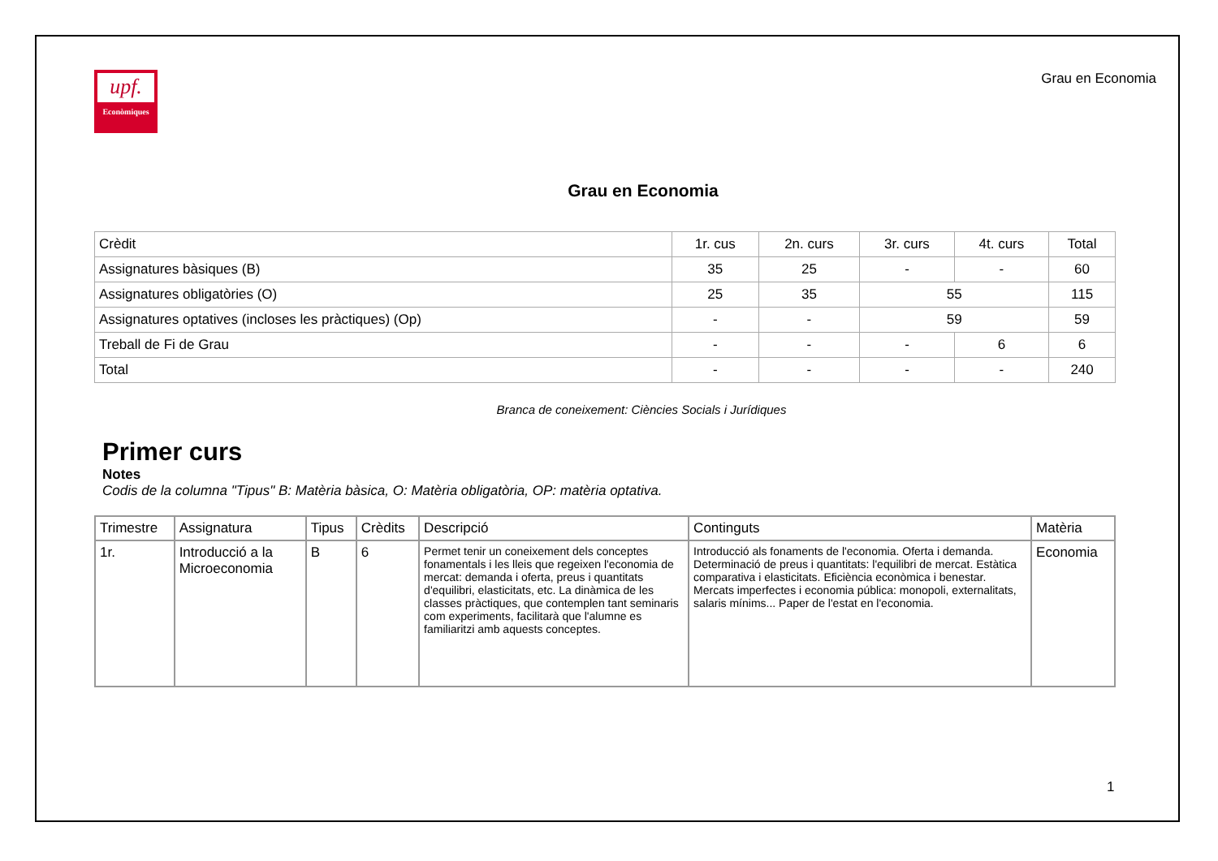upf.
Econòmiques
Grau en Economia
Grau en Economia
| Crèdit | 1r. cus | 2n. curs | 3r. curs | 4t. curs | Total |
| Assignatures bàsiques (B) | 35 | 25 | - | - | 60 |
| Assignatures obligatòries (O) | 25 | 35 | 55 | | 115 |
| Assignatures optatives (incloses les pràctiques) (Op) | - | - | 59 | | 59 |
| Treball de Fi de Grau | - | - | - | 6 | 6 |
| Total | - | - | - | - | 240 |
Branca de coneixement: Ciències Socials i Jurídiques
Primer curs
Notes
Codis de la columna "Tipus" B: Matèria bàsica, O: Matèria obligatòria, OP: matèria optativa.
| Trimestre | Assignatura | Tipus | Crèdits | Descripció | Continguts | Matèria |
| --- | --- | --- | --- | --- | --- | --- |
| 1r. | Introducció a la Microeconomia | B | 6 | Permet tenir un coneixement dels conceptes fonamentals i les lleis que regeixen l'economia de mercat: demanda i oferta, preus i quantitats d'equilibri, elasticitats, etc. La dinàmica de les classes pràctiques, que contemplen tant seminaris com experiments, facilitarà que l'alumne es familiaritzi amb aquests conceptes. | Introducció als fonaments de l'economia. Oferta i demanda. Determinació de preus i quantitats: l'equilibri de mercat. Estàtica comparativa i elasticitats. Eficiència econòmica i benestar. Mercats imperfectes i economia pública: monopoli, externalitats, salaris mínims... Paper de l'estat en l'economia. | Economia |
1